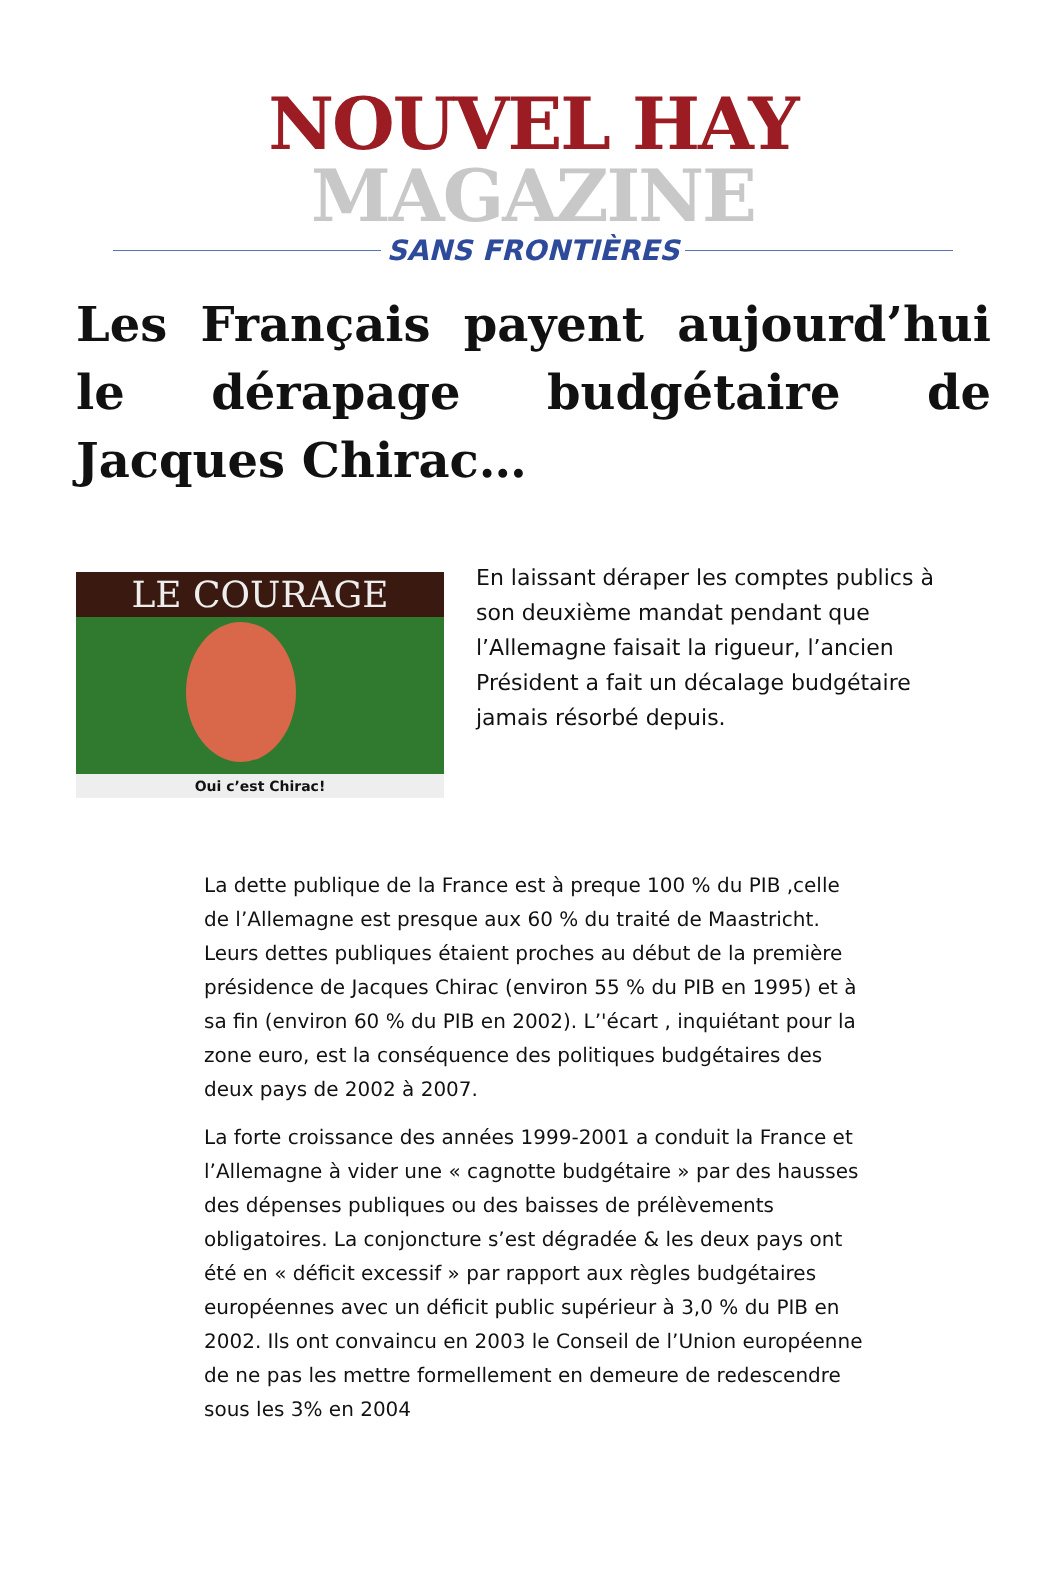NOUVEL HAY MAGAZINE
SANS FRONTIÈRES
Les Français payent aujourd’hui le dérapage budgétaire de Jacques Chirac…
LE COURAGE
Oui c’est Chirac!
En laissant déraper les comptes publics à son deuxième mandat pendant que l’Allemagne faisait la rigueur, l’ancien Président a fait un décalage budgétaire jamais résorbé depuis.
La dette publique de la France est à preque 100 % du PIB ,celle de l’Allemagne est presque aux 60 % du traité de Maastricht. Leurs dettes publiques étaient proches au début de la première présidence de Jacques Chirac (environ 55 % du PIB en 1995) et à sa fin (environ 60 % du PIB en 2002). L’'écart , inquiétant pour la zone euro, est la conséquence des politiques budgétaires des deux pays de 2002 à 2007.
La forte croissance des années 1999-2001 a conduit la France et l’Allemagne à vider une « cagnotte budgétaire » par des hausses des dépenses publiques ou des baisses de prélèvements obligatoires. La conjoncture s’est dégradée & les deux pays ont été en « déficit excessif » par rapport aux règles budgétaires européennes avec un déficit public supérieur à 3,0 % du PIB en 2002. Ils ont convaincu en 2003 le Conseil de l’Union européenne de ne pas les mettre formellement en demeure de redescendre sous les 3% en 2004